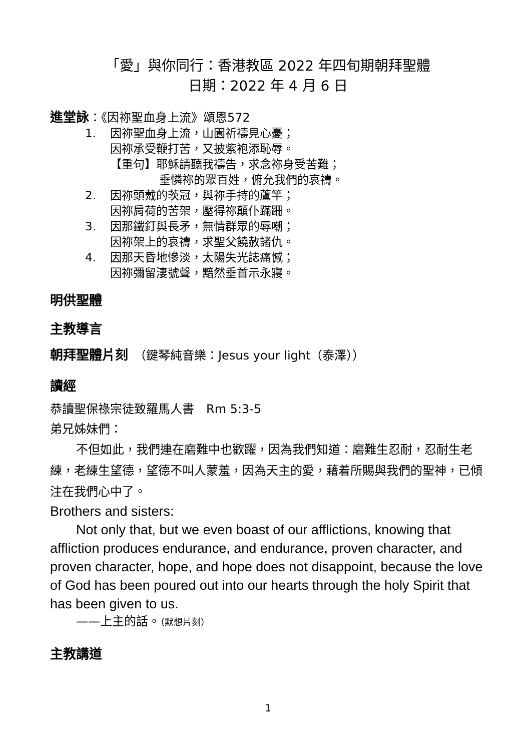「愛」與你同行：香港教區 2022 年四旬期朝拜聖體
日期：2022 年 4 月 6 日
進堂詠：《因祢聖血身上流》頌恩572
1. 因祢聖血身上流，山園祈禱見心憂；
因祢承受鞭打苦，又披紫袍添恥辱。
【重句】耶穌請聽我禱告，求念祢身受苦難；
垂憐祢的眾百姓，俯允我們的哀禱。
2. 因祢頭戴的茨冠，與祢手持的蘆竿；
因祢肩荷的苦架，壓得祢顛仆蹣跚。
3. 因那鐵釘與長矛，無情群眾的辱嘲；
因祢架上的哀禱，求聖父饒赦諸仇。
4. 因那天昏地慘淡，太陽失光誌痛憾；
因祢彌留淒號聲，黯然垂首示永寢。
明供聖體
主教導言
朝拜聖體片刻　（鍵琴純音樂：Jesus your light（泰澤））
讀經
恭讀聖保祿宗徒致羅馬人書　Rm 5:3-5
弟兄姊妹們：
不但如此，我們連在磨難中也歡躍，因為我們知道：磨難生忍耐，忍耐生老練，老練生望德，望德不叫人蒙羞，因為天主的愛，藉着所賜與我們的聖神，已傾注在我們心中了。
Brothers and sisters:
Not only that, but we even boast of our afflictions, knowing that affliction produces endurance, and endurance, proven character, and proven character, hope, and hope does not disappoint, because the love of God has been poured out into our hearts through the holy Spirit that has been given to us.
——上主的話。（默想片刻）
主教講道
1